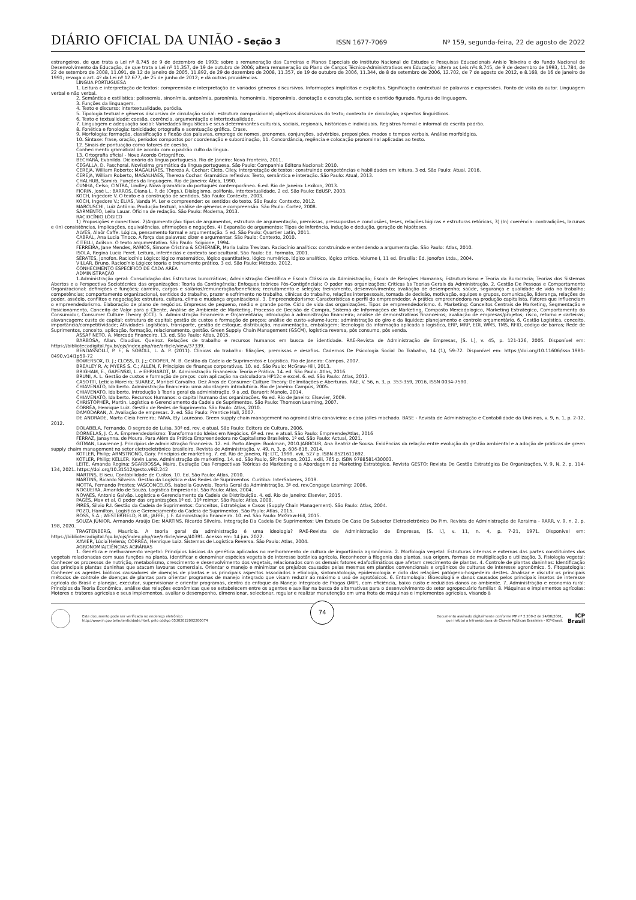DIÁRIO OFICIAL DA UNIÃO - Seção 3
ISSN 1677-7069 Nº 159, segunda-feira, 22 de agosto de 2022
estrangeiros, de que trata a Lei nº 8.745 de 9 de dezembro de 1993; sobre a remuneração das Carreiras e Planos Especiais do Instituto Nacional de Estudos e Pesquisas Educacionais Anísio Teixeira e do Fundo Nacional de Desenvolvimento da Educação, de que trata a Lei nº 11.357, de 19 de outubro de 2006; altera remuneração do Plano de Cargos Técnico-Administrativos em Educação; altera as Leis nºs 8.745, de 9 de dezembro de 1993, 11.784, de 22 de setembro de 2008, 11.091, de 12 de janeiro de 2005, 11.892, de 29 de dezembro de 2008, 11.357, de 19 de outubro de 2006, 11.344, de 8 de setembro de 2006, 12.702, de 7 de agosto de 2012, e 8.168, de 16 de janeiro de 1991; revoga o art. 4º da Lei nº 12.677, de 25 de junho de 2012; e dá outras providências.
LÍNGUA PORTUGUESA
1. Leitura e interpretação de textos: compreensão e interpretação de variados gêneros discursivos. Informações implícitas e explícitas. Significação contextual de palavras e expressões. Ponto de vista do autor. Linguagem verbal e não verbal.
2. Semântica e estilística: polissemia, sinonímia, antonímia, paronímia, homonímia, hiperonímia, denotação e conotação, sentido e sentido figurado, figuras de linguagem.
3. Funções da linguagem.
4. Texto e discurso: intertextualidade, paródia.
5. Tipologia textual e gêneros discursivo de circulação social: estrutura composicional; objetivos discursivos do texto; contexto de circulação; aspectos linguísticos.
6. Texto e textualidade: coesão, coerência, argumentação e intertextualidade.
7. Linguagem e adequação social: Variedades linguísticas e seus determinantes culturais, sociais, regionais, históricos e individuais. Registros formal e informal da escrita padrão.
8. Fonética e fonologia: tonicidade; ortografia e acentuação gráfica. Crase.
9. Morfologia: formação, classificação e flexão das palavras, emprego de nomes, pronomes, conjunções, advérbios, preposições, modos e tempos verbais. Análise morfológica.
10. Sintaxe: frase, oração, períodos compostos por coordenação e subordinação, 11. Concordância, regência e colocação pronominal aplicadas ao texto.
12. Sinais de pontuação como fatores de coesão.
Conhecimento gramatical de acordo com o padrão culto da língua.
13. Ortografia oficial - Novo Acordo Ortográfico.
BECHARA, Evanildo. Dicionário da língua portuguesa. Rio de Janeiro: Nova Fronteira, 2011.
CEGALLA, D. Paschoral. Novíssima gramática da língua portuguesa. São Paulo: Companhia Editora Nacional: 2010.
CEREJA, William Roberto; MAGALHÃES, Thereza A. Cochar; Cleto, Ciley. Interpretação de textos: construindo competências e habilidades em leitura. 3 ed. São Paulo: Atual, 2016.
CEREJA, William Roberto, MAGALHÃES, Thereza Cochar. Gramática reflexiva: Texto, semântica e interação. São Paulo: Atual, 2013.
CHALHUB, Samira. Funções da linguagem. Rio de Janeiro: Ática, 1990.
CUNHA, Celso; CINTRA, Lindley. Nova gramática do português contemporâneo. 6.ed. Rio de Janeiro: Lexikon, 2013.
FIORIN, José L.; BARROS, Diana L. P. de (Orgs.). Dialogismo, polifonia, intertextualidade. 2 ed. São Paulo: EdUSP, 2003.
KOCH, Ingedore V. O texto e a construção de sentidos. São Paulo: Contexto, 2003.
KOCH, Ingedore V.; ELIAS, Vanda M. Ler e compreender: os sentidos do texto. São Paulo: Contexto, 2012.
MARCUSCHI, Luiz Antônio. Produção textual, análise de gêneros e compreensão. São Paulo: Cortez, 2008.
SARMENTO, Leila Lauar. Oficina de redação. São Paulo: Moderna, 2013.
RACIOCÍNIO LÓGICO
1) Proposições e conectivos. 2)Argumentação: tipos de argumentos, estrutura de argumentação, premissas, pressupostos e conclusões, teses, relações lógicas e estruturas retóricas, 3) (In) coerência: contradições, lacunas e (in) consistências, Implicações, equivalências, afirmações e negações, 4) Expansão de argumentos: Tipos de Inferência, indução e dedução, geração de hipóteses.
ALVES, Alaôr Caffe. Lógica, pensamento formal e argumentação. 5 ed. São Paulo: Quartier Latin, 2011.
CABRAL, Ana Lucia Tinoco. A força das palavras: dizer e argumentar. São Paulo: Contexto, 2010.
CITELLI, Adilson. O texto argumentativo. São Paulo: Scipione, 1994.
FERREIRA, Jane Mendes, RAMOS, Simone Cristina & SCHERNER, Maria Luiza Trevizan. Raciocínio analítico: construindo e entendendo a argumentação. São Paulo: Atlas, 2010.
ISOLA, Regina Lucia Peret. Leitura, inferências e contexto sociocultural. São Paulo: Ed. Formato, 2001.
SÉRATES, Jonofon. Raciocínio Lógico: lógico matemático, lógico quantitativo, lógico numérico, lógico analítico, lógico crítico. Volume I, 11 ed. Brasília: Ed. Jonofon Ltda., 2004.
VILLAR, Bruno. Raciocínio Lógico: teoria e treinamento prático. 3 ed. São Paulo: Método. 2012.
CONHECIMENTO ESPECÍFICO DE CADA ÁREA
ADMINISTRAÇÃO
1.Administração geral: Consolidação das Estruturas burocráticas; Administração Científica e Escola Clássica da Administração; Escola de Relações Humanas; Estruturalismo e Teoria da Burocracia; Teorias dos Sistemas Abertos e a Perspectiva Sociotécnica das organizações; Teoria da Contingência; Enfoques teóricos Pós-Contigênciais; O poder nas organizações; Críticas às Teorias Gerais da Administração. 2. Gestão De Pessoas e Comportamento Organizacional: definições e funções; carreira, cargos e salários/remuneração/benefícios; recrutamento e seleção; treinamento, desenvolvimento; avaliação de desempenho; saúde, segurança e qualidade de vida no trabalho; competências; comportamento organizacional, sentidos do trabalho, prazer e sofrimento no trabalho, clínicas do trabalho, relações interpessoais, tomada de decisão, motivação, equipes e grupos, comunicação, liderança, relações de poder, assédio, conflitos e negociação; estrutura, cultura, clima e mudança organizacional. 3. Empreendedorismo: Características e perfil do empreendedor. A prática empreendedora na produção capitalista. Fatores que influenciam o empreendedorismo. Elaboração de plano de negócios. Empresas de pequeno, médio e grande porte. Ciclo de vida das organizações. Tipos de empreendedorismo. 4. Marketing: Conceitos Centrais de Marketing, Segmentação e Posicionamento, Conceito de Valor para o Cliente, Análise de Ambiente de Marketing, Processo de Decisão de Compra, Sistema de Informações de Marketing, Composto Mercadológico, Marketing Estratégico, Comportamento do Consumidor, Consumer Culture Theory (CCT). 5. Administração Financeira e Orçamentária; introdução à administração financeira; análise de demonstrativos financeiros; avaliação de empresas/projetos; risco, retorno e carteiras; alavancagem; custo de capital; estrutura de capital; gestão de custos e formação de preços; análise de custo-volume-lucro; administração do giro e da liquidez; planejamento e controle orçamentário. 6. Gestão Logística, conceito, importância/competitividade; Atividades Logísticas, transporte, gestão de estoque, distribuição, movimentação, embalagem; Tecnologia da informação aplicada a logística, ERP, MRP, EDI, WMS, TMS, RFID, código de barras; Rede de Suprimentos, conceito, aplicação, formação, relacionamento, gestão. Green Supply Chain Management (GSCM), logística reversa, pós consumo, pós venda.
ASSAF NETO, A. Mercado financeiro. 13. ed. São Paulo: Atlas, 2015.
BARBOSA, Allan. Claudius. Queiroz. Relações de trabalho e recursos humanos em busca de identidade. RAE-Revista de Administração de Empresas, [S. l.], v. 45, p. 121-126, 2005. Disponível em: https://bibliotecadigital.fgv.br/ojs/index.php/rae/article/view/37339.
BENDASSOLLI, P. F., & SOBOLL, L. A. P. (2011). Clínicas do trabalho: filiações, premissas e desafios. Cadernos De Psicologia Social Do Trabalho, 14 (1), 59-72. Disponível em: https://doi.org/10.11606/issn.1981-0490.v14i1p59-72
BOWERSOX, D. J.; CLOSS, D. J.;; COOPER, M. B. Gestão da Cadeia de Suprimentos e Logística. Rio de Janeiro: Campos, 2007.
BREALEY R. A; MYERS S. C.; ALLEN, F. Princípios de finanças corporativas. 10. ed. São Paulo: McGraw-Hill, 2013.
BRIGHAM, E., GAPENSKI, L. e EHRHARDT, M. Administração Financeira: Teoria e Prática. 14. ed. São Paulo: Atlas, 2016.
BRUNI, A. L. Gestão de custos e formação de preços: com aplicação na calculadora HP12c e excel. 6. ed. São Paulo: Atlas, 2012.
CASOTTI, Letícia Moreira; SUAREZ, Maribel Carvalho. Dez Anos de Consumer Culture Theory: Delimitações e Aberturas. RAE, V. 56, n. 3, p. 353-359, 2016, ISSN 0034-7590.
CHIAVENATO, Idalberto. Administração financeira: uma abordagem introdutória. Rio de Janeiro: Campus, 2005.
CHIAVENATO, Idalberto. Introdução à Teoria geral da administração. 9 a .ed. Barueri: Manole, 2014.
CHIAVENATO, Idalberto. Recursos Humanos: o capital humano das organizações. 9a ed. Rio de Janeiro: Elsevier, 2009.
CHRISTOPHER, Martin. Logística e Gerenciamento da Cadeia de Suprimentos. São Paulo: Thomson Learning, 2007.
CORRÊA, Henrique Luiz. Gestão de Redes de Suprimento. São Paulo: Atlas, 2010.
DAMODARAN, A. Avaliação de empresas. 2. ed. São Paulo: Prentice Hall, 2007.
DE ANDRADE, Marta Cleia Ferreira; PAIVA, Ely Laureano. Green supply chain management na agroindústria canavieira: o caso jalles machado. BASE - Revista de Administração e Contabilidade da Unisinos, v. 9, n. 1, p. 2-12, 2012.
DOLABELA, Fernando. O segredo de Luísa. 30ª ed. rev. e atual. São Paulo: Editora de Cultura, 2006.
DORNELAS, J. C. A. Empreendedorismo: Transformando Ideias em Negócios. 6ª ed. rev. e atual. São Paulo: Empreende/Atlas, 2016
FERRAZ, Janaynna. de Moura. Para Além da Prática Empreendedora no Capitalismo Brasileiro. 1ª ed. São Paulo: Actual, 2021.
GITMAN, Lawrence J. Princípios de administração financeira. 12. ed. Porto Alegre: Bookman, 2010.JABBOUR, Ana Beatriz de Sousa. Evidências da relação entre evolução da gestão ambiental e a adoção de práticas de green supply chaim management no setor eletroeletrônico brasileiro. Revista de Administração, v. 49, n. 3, p. 606-616, 2014.
KOTLER, Philip; ARMSTRONG, Gary. Princípios de marketing. 7. ed. Rio de Janeiro, RJ: LTC, 1999. xvii, 527 p. ISBN 8521611692.
KOTLER, Philip; KELLER, Kevin Lane. Administração de marketing. 14. ed. São Paulo, SP: Pearson, 2012. xxiii, 765 p. ISBN 9788581430003.
LEITE, Amanda Regina; SGARBOSSA, Maira. Evolução Das Perspectivas Teóricas do Marketing e a Abordagem do Marketing Estratégico. Revista GESTO: Revista De Gestão Estratégica De Organizações, V. 9, N. 2, p. 114-134, 2021. https://doi.org/10.31512/gesto.v9i2.242
MARTINS, Eliseu. Contabilidade de Custos. 10. Ed. São Paulo: Atlas, 2010.
MARTINS, Ricardo Silveira. Gestão da Logística e das Redes de Suprimentos. Curitiba: InterSaberes, 2019.
MOTTA, Fernando Prestes; VASCONCELOS, Isabella Gouveia. Teoria Geral da Administração. 3ª ed. rev.Cengage Learning: 2006.
NOGUEIRA, Amarildo de Souza. Logística Empresarial. São Paulo: Atlas, 2004.
NOVAES, Antonio Galvão. Logística e Gerenciamento da Cadeia de Distribuição. 4. ed. Rio de Janeiro: Elsevier, 2015.
PAGÉS, Max et al. O poder das organizações.1ª ed. 11ª reimpr. São Paulo: Atlas, 2008.
PIRES, Silvio R.I. Gestão da Cadeia de Suprimentos: Conceitos, Estratégias e Casos (Supply Chain Management). São Paulo: Atlas, 2004.
POZO, Hamilton. Logística e Gerenciamento da Cadeia de Suprimentos. São Paulo: Atlas, 2015.
ROSS, S.A.; WESTERFIELD, R.W.; JAFFE, J. F. Administração financeira. 10. ed. São Paulo: McGraw-Hill, 2015.
SOUZA JÚNIOR, Armando Araújo De; MARTINS, Ricardo Silveira. Integração Da Cadeia De Suprimentos: Um Estudo De Caso Do Subsetor Eletroeletrônico Do Pim. Revista de Administração de Roraima - RARR, v. 9, n. 2, p. 198, 2020.
TRAGTENBERG, Maurício. A teoria geral da administração é uma ideologia? RAE-Revista de Administração de Empresas, [S. l.], v. 11, n. 4, p. 7-21, 1971. Disponível em: https://bibliotecadigital.fgv.br/ojs/index.php/rae/article/view/40391. Acesso em: 14 jun. 2022.
XAVIER, Lúcia Helena; CORRÊA, Henrique Luiz. Sistemas de Logística Reversa. São Paulo: Atlas, 2004.
AGRONOMIA/CIÊNCIAS AGRÁRIAS
1. Genética e melhoramento vegetal: Princípios básicos da genética aplicados no melhoramento de cultura de importância agronômica. 2. Morfologia vegetal: Estruturas internas e externas das partes constituintes dos vegetais relacionadas com suas funções na planta. Identificar e denominar espécies vegetais de interesse botânica agrícola. Reconhecer a filogenia das plantas, sua origem, formas de multiplicação e utilização. 3. Fisiologia vegetal: Conhecer os processos de nutrição, metabolismo, crescimento e desenvolvimento dos vegetais, relacionados com os demais fatores edafoclimáticos que afetam crescimento de plantas. 4. Controle de plantas daninhas: Identificação das principais plantas daninhas que atacam lavouras comerciais. Orientar o manejo e minimizar os prejuízos causados pelas mesmas em plantios convencionais e orgânicos de culturas de interesse agronômico. 5. Fitopatologia: Conhecer os agentes bióticos causadores de doenças de plantas e os principais aspectos associados a etiologia, sintomatologia, epidemiologia e ciclo das relações patógeno-hospedeiro destes. Analisar e discutir os principais métodos de controle de doenças de plantas para orientar programas de manejo integrado que visam reduzir ao máximo o uso de agrotóxicos. 6. Entomologia: Bioecologia e danos causados pelos principais insetos de interesse agrícola do Brasil e planejar, executar, supervisionar e orientar programas, dentro do enfoque do Manejo Integrado de Pragas (MIP), com eficiência, baixo custo e reduzidos danos ao ambiente. 7. Administração e economia rural: Princípios da Teoria Econômica, análise das relações econômicas que se estabelecem entre os agentes e auxiliar na busca de alternativas para o desenvolvimento do setor agropecuário familiar. 8. Máquinas e implementos agrícolas: Motores e tratores agrícolas e seus implementos, avaliar o desempenho, dimensionar, selecionar, regular e realizar manutenção em uma frota de máquinas e implementos agrícolas, visando à
Este documento pode ser verificado no endereço eletrônico
http://www.in.gov.br/autenticidade.html, pelo código 05302022082200074
74
Documento assinado digitalmente conforme MP nº 2.200-2 de 24/08/2001,
que institui a Infraestrutura de Chaves Públicas Brasileira - ICP-Brasil.
ICP
Brasil